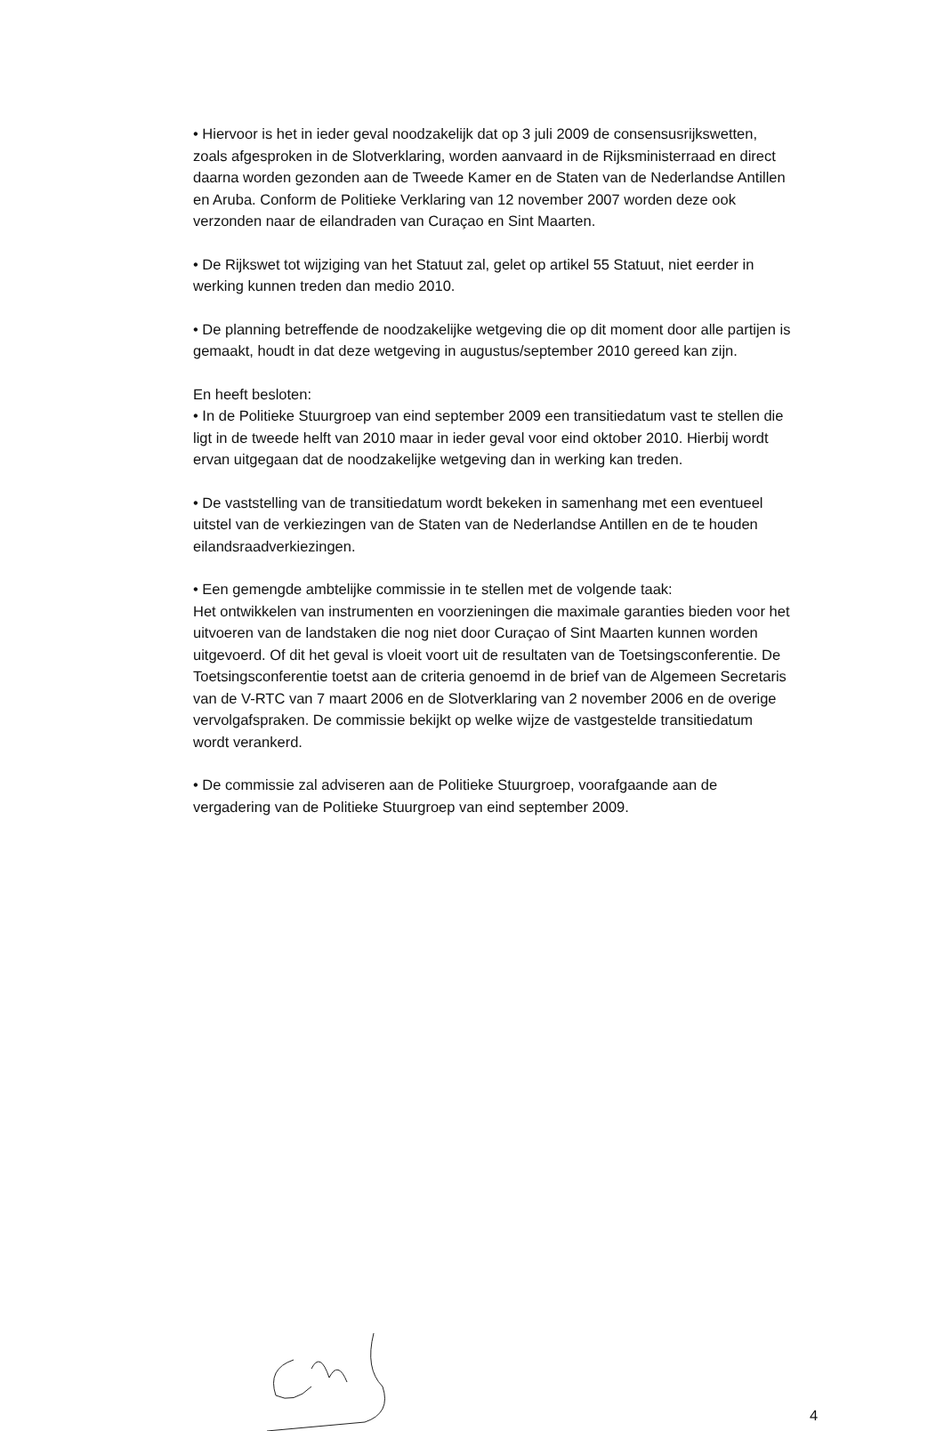• Hiervoor is het in ieder geval noodzakelijk dat op 3 juli 2009 de consensusrijkswetten, zoals afgesproken in de Slotverklaring, worden aanvaard in de Rijksministerraad en direct daarna worden gezonden aan de Tweede Kamer en de Staten van de Nederlandse Antillen en Aruba. Conform de Politieke Verklaring van 12 november 2007 worden deze ook verzonden naar de eilandraden van Curaçao en Sint Maarten.
• De Rijkswet tot wijziging van het Statuut zal, gelet op artikel 55 Statuut, niet eerder in werking kunnen treden dan medio 2010.
• De planning betreffende de noodzakelijke wetgeving die op dit moment door alle partijen is gemaakt, houdt in dat deze wetgeving in augustus/september 2010 gereed kan zijn.
En heeft besloten:
• In de Politieke Stuurgroep van eind september 2009 een transitiedatum vast te stellen die ligt in de tweede helft van 2010 maar in ieder geval voor eind oktober 2010. Hierbij wordt ervan uitgegaan dat de noodzakelijke wetgeving dan in werking kan treden.
• De vaststelling van de transitiedatum wordt bekeken in samenhang met een eventueel uitstel van de verkiezingen van de Staten van de Nederlandse Antillen en de te houden eilandsraadverkiezingen.
• Een gemengde ambtelijke commissie in te stellen met de volgende taak:
Het ontwikkelen van instrumenten en voorzieningen die maximale garanties bieden voor het uitvoeren van de landstaken die nog niet door Curaçao of Sint Maarten kunnen worden uitgevoerd. Of dit het geval is vloeit voort uit de resultaten van de Toetsingsconferentie. De Toetsingsconferentie toetst aan de criteria genoemd in de brief van de Algemeen Secretaris van de V-RTC van 7 maart 2006 en de Slotverklaring van 2 november 2006 en de overige vervolgafspraken. De commissie bekijkt op welke wijze de vastgestelde transitiedatum wordt verankerd.
• De commissie zal adviseren aan de Politieke Stuurgroep, voorafgaande aan de vergadering van de Politieke Stuurgroep van eind september 2009.
4